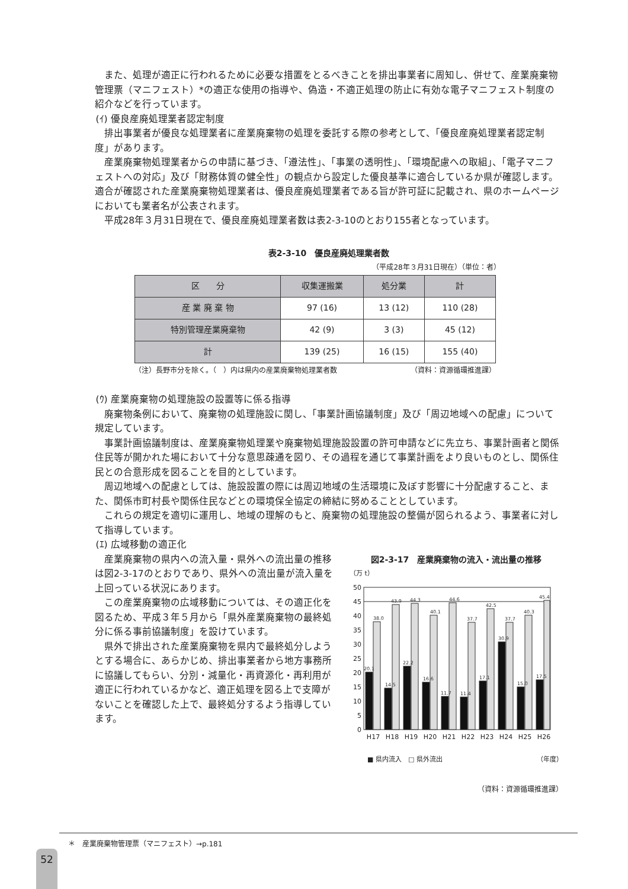また、処理が適正に行われるために必要な措置をとるべきことを排出事業者に周知し、併せて、産業廃棄物管理票（マニフェスト）*の適正な使用の指導や、偽造・不適正処理の防止に有効な電子マニフェスト制度の紹介などを行っています。
(ｲ) 優良産廃処理業者認定制度
排出事業者が優良な処理業者に産業廃棄物の処理を委託する際の参考として、「優良産廃処理業者認定制度」があります。
産業廃棄物処理業者からの申請に基づき、「遵法性」、「事業の透明性」、「環境配慮への取組」、「電子マニフェストへの対応」及び「財務体質の健全性」の観点から設定した優良基準に適合しているか県が確認します。適合が確認された産業廃棄物処理業者は、優良産廃処理業者である旨が許可証に記載され、県のホームページにおいても業者名が公表されます。
平成28年３月31日現在で、優良産廃処理業者数は表2-3-10のとおり155者となっています。
表2-3-10　優良産廃処理業者数
（平成28年３月31日現在）（単位：者）
| 区 分 | 収集運搬業 | 処分業 | 計 |
| --- | --- | --- | --- |
| 産 業 廃 棄 物 | 97 (16) | 13 (12) | 110 (28) |
| 特別管理産業廃棄物 | 42 (9) | 3 (3) | 45 (12) |
| 計 | 139 (25) | 16 (15) | 155 (40) |
（注）長野市分を除く。（　）内は県内の産業廃棄物処理業者数 （資料：資源循環推進課）
(ｳ) 産業廃棄物の処理施設の設置等に係る指導
廃棄物条例において、廃棄物の処理施設に関し、「事業計画協議制度」及び「周辺地域への配慮」について規定しています。
事業計画協議制度は、産業廃棄物処理業や廃棄物処理施設設置の許可申請などに先立ち、事業計画者と関係住民等が開かれた場において十分な意思疎通を図り、その過程を通じて事業計画をより良いものとし、関係住民との合意形成を図ることを目的としています。
周辺地域への配慮としては、施設設置の際には周辺地域の生活環境に及ぼす影響に十分配慮すること、また、関係市町村長や関係住民などとの環境保全協定の締結に努めることとしています。
これらの規定を適切に運用し、地域の理解のもと、廃棄物の処理施設の整備が図られるよう、事業者に対して指導しています。
(ｴ) 広域移動の適正化
産業廃棄物の県内への流入量・県外への流出量の推移は図2-3-17のとおりであり、県外への流出量が流入量を上回っている状況にあります。
この産業廃棄物の広域移動については、その適正化を図るため、平成３年５月から「県外産業廃棄物の最終処分に係る事前協議制度」を設けています。
県外で排出された産業廃棄物を県内で最終処分しようとする場合に、あらかじめ、排出事業者から地方事務所に協議してもらい、分別・減量化・再資源化・再利用が適正に行われているかなど、適正処理を図る上で支障がないことを確認した上で、最終処分するよう指導しています。
図2-3-17　産業廃棄物の流入・流出量の推移
（万 t）
50
45
40
35
30
25
20
15
10
5
0
20.1
38.0
14.5
43.9
22.2
44.3
16.6
40.1
11.7
44.6
11.4
37.7
17.1
42.5
30.9
37.7
15.0
40.3
17.5
45.4
H17
H18
H19
H20
H21
H22
H23
H24
H25
H26
■ 県内流入　□ 県外流出 （年度）
（資料：資源循環推進課）
＊　産業廃棄物管理票（マニフェスト）→p.181
52